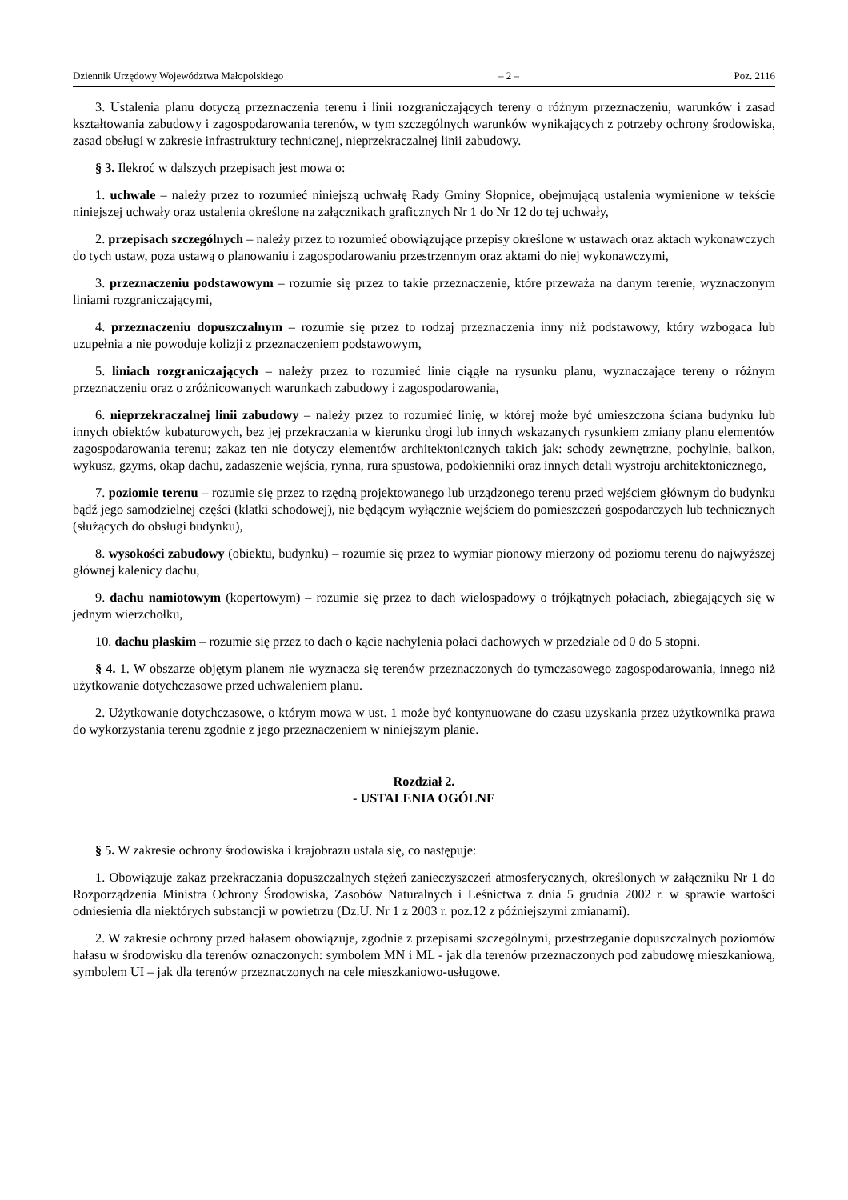Dziennik Urzędowy Województwa Małopolskiego – 2 – Poz. 2116
3. Ustalenia planu dotyczą przeznaczenia terenu i linii rozgraniczających tereny o różnym przeznaczeniu, warunków i zasad kształtowania zabudowy i zagospodarowania terenów, w tym szczególnych warunków wynikających z potrzeby ochrony środowiska, zasad obsługi w zakresie infrastruktury technicznej, nieprzekraczalnej linii zabudowy.
§ 3. Ilekroć w dalszych przepisach jest mowa o:
1. uchwale – należy przez to rozumieć niniejszą uchwałę Rady Gminy Słopnice, obejmującą ustalenia wymienione w tekście niniejszej uchwały oraz ustalenia określone na załącznikach graficznych Nr 1 do Nr 12 do tej uchwały,
2. przepisach szczególnych – należy przez to rozumieć obowiązujące przepisy określone w ustawach oraz aktach wykonawczych do tych ustaw, poza ustawą o planowaniu i zagospodarowaniu przestrzennym oraz aktami do niej wykonawczymi,
3. przeznaczeniu podstawowym – rozumie się przez to takie przeznaczenie, które przeważa na danym terenie, wyznaczonym liniami rozgraniczającymi,
4. przeznaczeniu dopuszczalnym – rozumie się przez to rodzaj przeznaczenia inny niż podstawowy, który wzbogaca lub uzupełnia a nie powoduje kolizji z przeznaczeniem podstawowym,
5. liniach rozgraniczających – należy przez to rozumieć linie ciągłe na rysunku planu, wyznaczające tereny o różnym przeznaczeniu oraz o zróżnicowanych warunkach zabudowy i zagospodarowania,
6. nieprzekraczalnej linii zabudowy – należy przez to rozumieć linię, w której może być umieszczona ściana budynku lub innych obiektów kubaturowych, bez jej przekraczania w kierunku drogi lub innych wskazanych rysunkiem zmiany planu elementów zagospodarowania terenu; zakaz ten nie dotyczy elementów architektonicznych takich jak: schody zewnętrzne, pochylnie, balkon, wykusz, gzyms, okap dachu, zadaszenie wejścia, rynna, rura spustowa, podokienniki oraz innych detali wystroju architektonicznego,
7. poziomie terenu – rozumie się przez to rzędną projektowanego lub urządzonego terenu przed wejściem głównym do budynku bądź jego samodzielnej części (klatki schodowej), nie będącym wyłącznie wejściem do pomieszczeń gospodarczych lub technicznych (służących do obsługi budynku),
8. wysokości zabudowy (obiektu, budynku) – rozumie się przez to wymiar pionowy mierzony od poziomu terenu do najwyższej głównej kalenicy dachu,
9. dachu namiotowym (kopertowym) – rozumie się przez to dach wielospadowy o trójkątnych połaciach, zbiegających się w jednym wierzchołku,
10. dachu płaskim – rozumie się przez to dach o kącie nachylenia połaci dachowych w przedziale od 0 do 5 stopni.
§ 4. 1. W obszarze objętym planem nie wyznacza się terenów przeznaczonych do tymczasowego zagospodarowania, innego niż użytkowanie dotychczasowe przed uchwaleniem planu.
2. Użytkowanie dotychczasowe, o którym mowa w ust. 1 może być kontynuowane do czasu uzyskania przez użytkownika prawa do wykorzystania terenu zgodnie z jego przeznaczeniem w niniejszym planie.
Rozdział 2.
- USTALENIA OGÓLNE
§ 5. W zakresie ochrony środowiska i krajobrazu ustala się, co następuje:
1. Obowiązuje zakaz przekraczania dopuszczalnych stężeń zanieczyszczeń atmosferycznych, określonych w załączniku Nr 1 do Rozporządzenia Ministra Ochrony Środowiska, Zasobów Naturalnych i Leśnictwa z dnia 5 grudnia 2002 r. w sprawie wartości odniesienia dla niektórych substancji w powietrzu (Dz.U. Nr 1 z 2003 r. poz.12 z późniejszymi zmianami).
2. W zakresie ochrony przed hałasem obowiązuje, zgodnie z przepisami szczególnymi, przestrzeganie dopuszczalnych poziomów hałasu w środowisku dla terenów oznaczonych: symbolem MN i ML - jak dla terenów przeznaczonych pod zabudowę mieszkaniową, symbolem UI – jak dla terenów przeznaczonych na cele mieszkaniowo-usługowe.